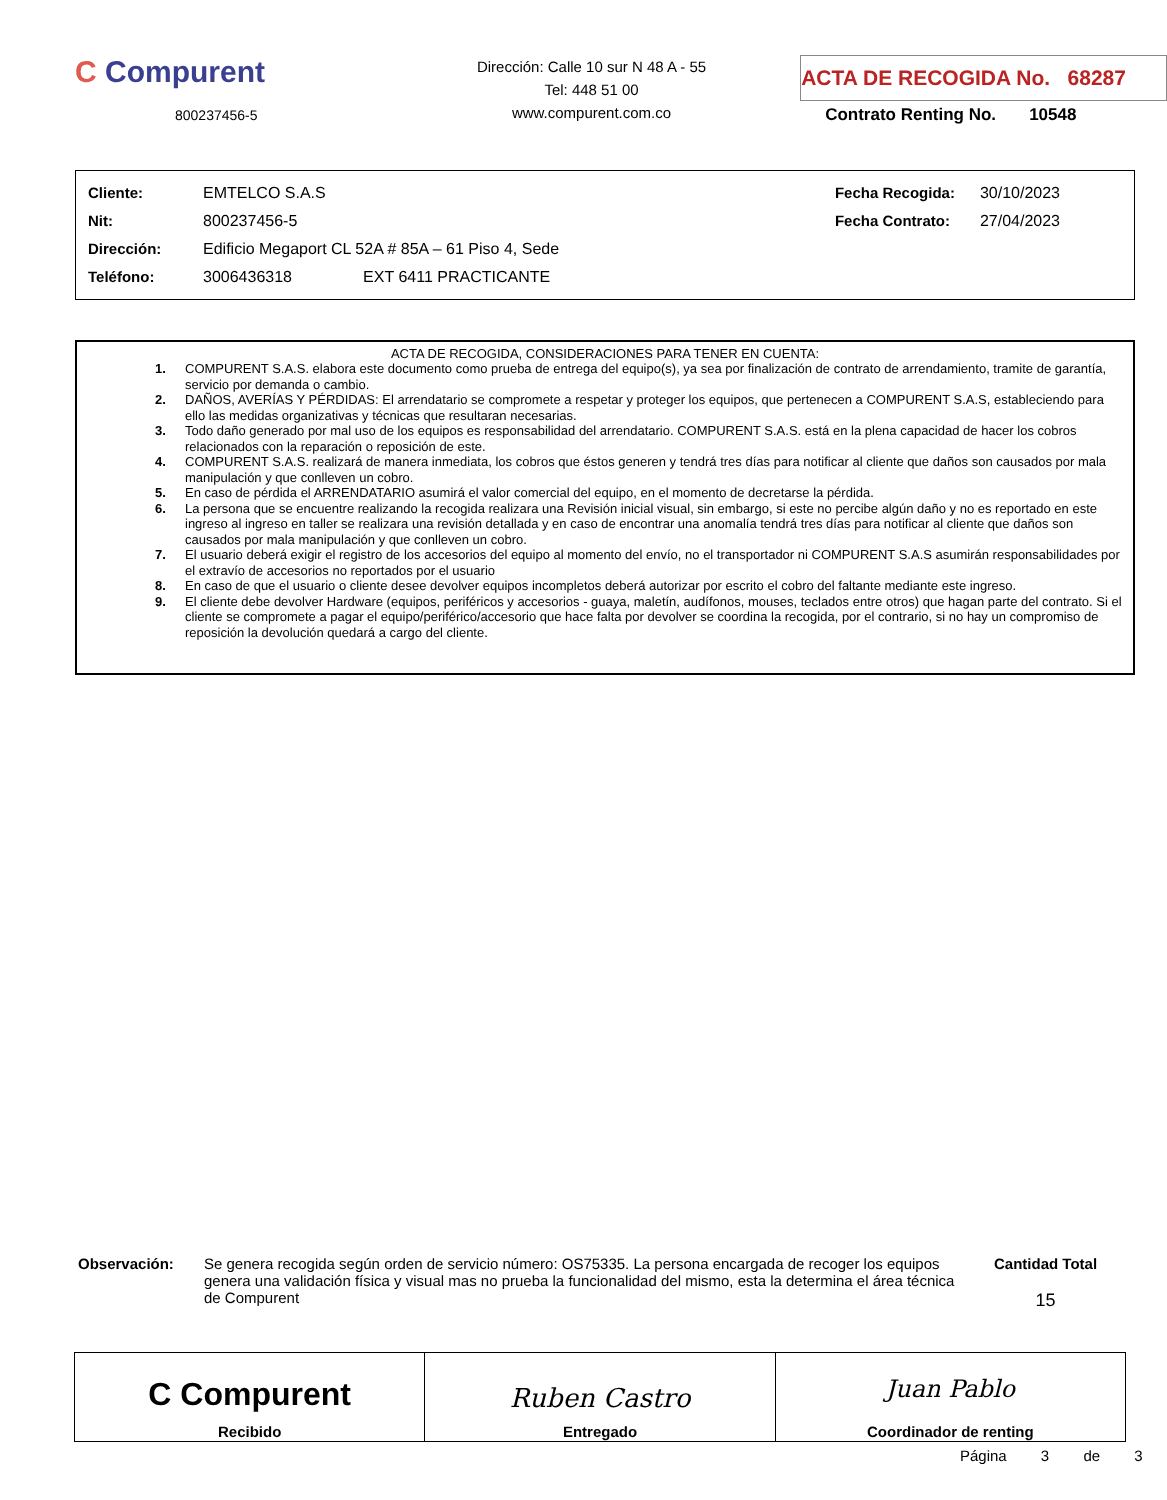C Compurent
800237456-5
Dirección: Calle 10 sur N 48 A - 55
Tel: 448 51 00
www.compurent.com.co
ACTA DE RECOGIDA No. 68287
Contrato Renting No. 10548
| Cliente: | EMTELCO S.A.S | | Fecha Recogida: | 30/10/2023 |
| Nit: | 800237456-5 | | Fecha Contrato: | 27/04/2023 |
| Dirección: | Edificio Megaport CL 52A # 85A – 61 Piso 4, Sede | | | |
| Teléfono: | 3006436318 EXT 6411 PRACTICANTE | | | |
ACTA DE RECOGIDA, CONSIDERACIONES PARA TENER EN CUENTA:
1. COMPURENT S.A.S. elabora este documento como prueba de entrega del equipo(s), ya sea por finalización de contrato de arrendamiento, tramite de garantía, servicio por demanda o cambio.
2. DAÑOS, AVERÍAS Y PÉRDIDAS: El arrendatario se compromete a respetar y proteger los equipos, que pertenecen a COMPURENT S.A.S, estableciendo para ello las medidas organizativas y técnicas que resultaran necesarias.
3. Todo daño generado por mal uso de los equipos es responsabilidad del arrendatario. COMPURENT S.A.S. está en la plena capacidad de hacer los cobros relacionados con la reparación o reposición de este.
4. COMPURENT S.A.S. realizará de manera inmediata, los cobros que éstos generen y tendrá tres días para notificar al cliente que daños son causados por mala manipulación y que conlleven un cobro.
5. En caso de pérdida el ARRENDATARIO asumirá el valor comercial del equipo, en el momento de decretarse la pérdida.
6. La persona que se encuentre realizando la recogida realizara una Revisión inicial visual, sin embargo, si este no percibe algún daño y no es reportado en este ingreso al ingreso en taller se realizara una revisión detallada y en caso de encontrar una anomalía tendrá tres días para notificar al cliente que daños son causados por mala manipulación y que conlleven un cobro.
7. El usuario deberá exigir el registro de los accesorios del equipo al momento del envío, no el transportador ni COMPURENT S.A.S asumirán responsabilidades por el extravío de accesorios no reportados por el usuario
8. En caso de que el usuario o cliente desee devolver equipos incompletos deberá autorizar por escrito el cobro del faltante mediante este ingreso.
9. El cliente debe devolver Hardware (equipos, periféricos y accesorios - guaya, maletín, audífonos, mouses, teclados entre otros) que hagan parte del contrato. Si el cliente se compromete a pagar el equipo/periférico/accesorio que hace falta por devolver se coordina la recogida, por el contrario, si no hay un compromiso de reposición la devolución quedará a cargo del cliente.
Observación: Se genera recogida según orden de servicio número: OS75335. La persona encargada de recoger los equipos genera una validación física y visual mas no prueba la funcionalidad del mismo, esta la determina el área técnica de Compurent
Cantidad Total
15
| C Compurent Recibido | Ruben Castro Entregado | Juan Pablo Coordinador de renting |
Página 3 de 3